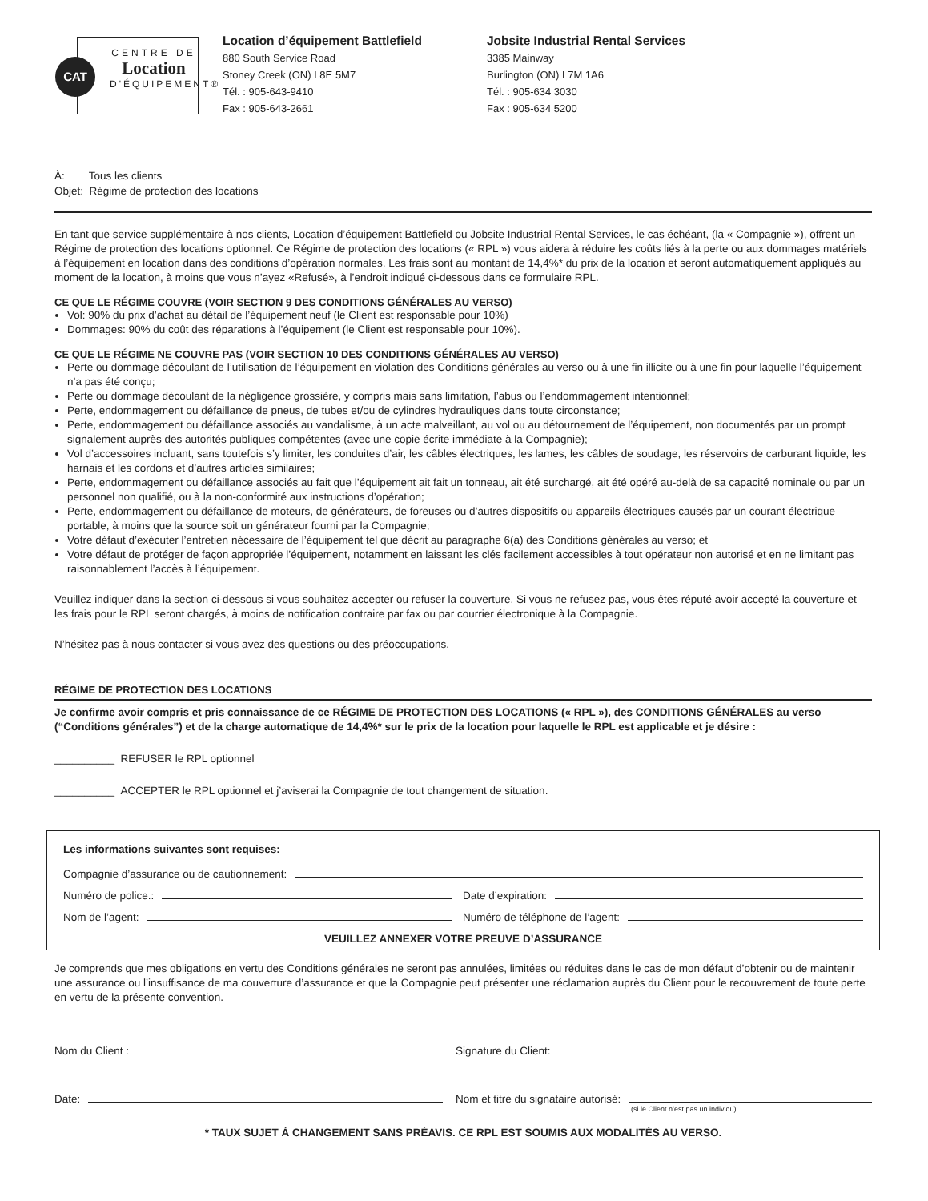CAT
CENTRE DE
Location
D'ÉQUIPEMENT®
Location d’équipement Battlefield
880 South Service Road
Stoney Creek (ON) L8E 5M7
Tél. : 905-643-9410
Fax : 905-643-2661
Jobsite Industrial Rental Services
3385 Mainway
Burlington (ON) L7M 1A6
Tél. : 905-634 3030
Fax : 905-634 5200
À: Tous les clients
Objet: Régime de protection des locations
En tant que service supplémentaire à nos clients, Location d’équipement Battlefield ou Jobsite Industrial Rental Services, le cas échéant, (la « Compagnie »), offrent un Régime de protection des locations optionnel. Ce Régime de protection des locations (« RPL ») vous aidera à réduire les coûts liés à la perte ou aux dommages matériels à l’équipement en location dans des conditions d’opération normales. Les frais sont au montant de 14,4%* du prix de la location et seront automatiquement appliqués au moment de la location, à moins que vous n’ayez «Refusé», à l’endroit indiqué ci-dessous dans ce formulaire RPL.
CE QUE LE RÉGIME COUVRE (VOIR SECTION 9 DES CONDITIONS GÉNÉRALES AU VERSO)
Vol: 90% du prix d’achat au détail de l’équipement neuf (le Client est responsable pour 10%)
Dommages: 90% du coût des réparations à l’équipement (le Client est responsable pour 10%).
CE QUE LE RÉGIME NE COUVRE PAS (VOIR SECTION 10 DES CONDITIONS GÉNÉRALES AU VERSO)
Perte ou dommage découlant de l’utilisation de l’équipement en violation des Conditions générales au verso ou à une fin illicite ou à une fin pour laquelle l’équipement n’a pas été conçu;
Perte ou dommage découlant de la négligence grossière, y compris mais sans limitation, l’abus ou l’endommagement intentionnel;
Perte, endommagement ou défaillance de pneus, de tubes et/ou de cylindres hydrauliques dans toute circonstance;
Perte, endommagement ou défaillance associés au vandalisme, à un acte malveillant, au vol ou au détournement de l’équipement, non documentés par un prompt signalement auprès des autorités publiques compétentes (avec une copie écrite immédiate à la Compagnie);
Vol d’accessoires incluant, sans toutefois s’y limiter, les conduites d’air, les câbles électriques, les lames, les câbles de soudage, les réservoirs de carburant liquide, les harnais et les cordons et d’autres articles similaires;
Perte, endommagement ou défaillance associés au fait que l’équipement ait fait un tonneau, ait été surchargé, ait été opéré au-delà de sa capacité nominale ou par un personnel non qualifié, ou à la non-conformité aux instructions d’opération;
Perte, endommagement ou défaillance de moteurs, de générateurs, de foreuses ou d’autres dispositifs ou appareils électriques causés par un courant électrique portable, à moins que la source soit un générateur fourni par la Compagnie;
Votre défaut d’exécuter l’entretien nécessaire de l’équipement tel que décrit au paragraphe 6(a) des Conditions générales au verso; et
Votre défaut de protéger de façon appropriée l’équipement, notamment en laissant les clés facilement accessibles à tout opérateur non autorisé et en ne limitant pas raisonnablement l’accès à l’équipement.
Veuillez indiquer dans la section ci-dessous si vous souhaitez accepter ou refuser la couverture. Si vous ne refusez pas, vous êtes réputé avoir accepté la couverture et les frais pour le RPL seront chargés, à moins de notification contraire par fax ou par courrier électronique à la Compagnie.
N’hésitez pas à nous contacter si vous avez des questions ou des préoccupations.
RÉGIME DE PROTECTION DES LOCATIONS
Je confirme avoir compris et pris connaissance de ce RÉGIME DE PROTECTION DES LOCATIONS (« RPL »), des CONDITIONS GÉNÉRALES au verso (“Conditions générales”) et de la charge automatique de 14,4%* sur le prix de la location pour laquelle le RPL est applicable et je désire :
__________ REFUSER le RPL optionnel
__________ ACCEPTER le RPL optionnel et j’aviserai la Compagnie de tout changement de situation.
Les informations suivantes sont requises:
Compagnie d’assurance ou de cautionnement:
Numéro de police.: Date d’expiration:
Nom de l’agent: Numéro de téléphone de l’agent:
VEUILLEZ ANNEXER VOTRE PREUVE D’ASSURANCE
Je comprends que mes obligations en vertu des Conditions générales ne seront pas annulées, limitées ou réduites dans le cas de mon défaut d’obtenir ou de maintenir une assurance ou l’insuffisance de ma couverture d’assurance et que la Compagnie peut présenter une réclamation auprès du Client pour le recouvrement de toute perte en vertu de la présente convention.
Nom du Client : Signature du Client:
Date: Nom et titre du signataire autorisé:
(si le Client n’est pas un individu)
* TAUX SUJET À CHANGEMENT SANS PRÉAVIS. CE RPL EST SOUMIS AUX MODALITÉS AU VERSO.